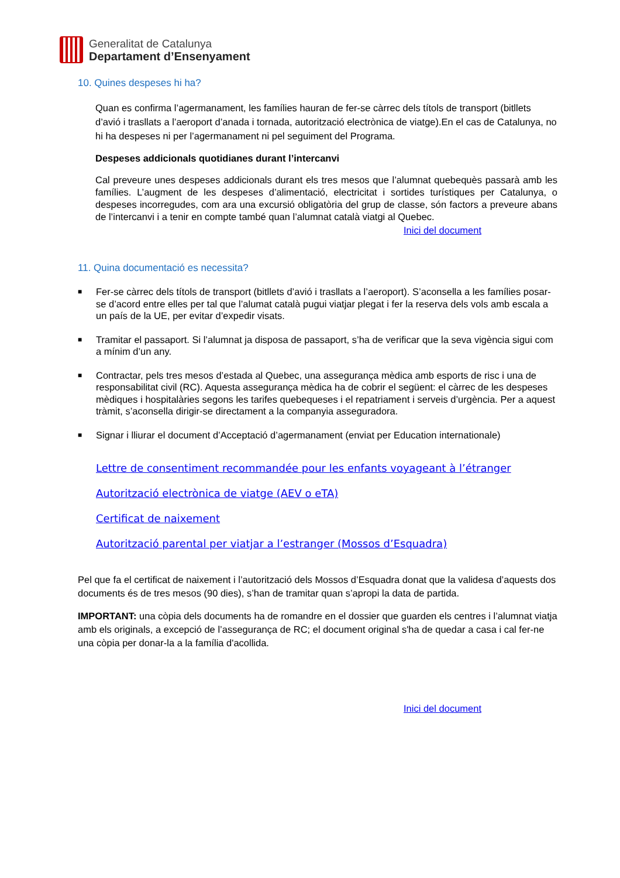Generalitat de Catalunya
Departament d’Ensenyament
10. Quines despeses hi ha?
Quan es confirma l’agermanament, les famílies hauran de fer-se càrrec dels títols de transport (bitllets d’avió i trasllats a l’aeroport d’anada i tornada, autorització electrònica de viatge).En el cas de Catalunya, no hi ha despeses ni per l’agermanament ni pel seguiment del Programa.
Despeses addicionals quotidianes durant l’intercanvi
Cal preveure unes despeses addicionals durant els tres mesos que l’alumnat quebequès passarà amb les famílies. L’augment de les despeses d’alimentació, electricitat i sortides turístiques per Catalunya, o despeses incorregudes, com ara una excursió obligatòria del grup de classe, són factors a preveure abans de l’intercanvi i a tenir en compte també quan l’alumnat català viatgi al Quebec.
Inici del document
11. Quina documentació es necessita?
■ Fer-se càrrec dels títols de transport (bitllets d’avió i trasllats a l’aeroport). S’aconsella a les famílies posar-se d’acord entre elles per tal que l’alumat català pugui viatjar plegat i fer la reserva dels vols amb escala a un país de la UE, per evitar d’expedir visats.
■ Tramitar el passaport. Si l’alumnat ja disposa de passaport, s’ha de verificar que la seva vigència sigui com a mínim d’un any.
■ Contractar, pels tres mesos d’estada al Quebec, una assegurança mèdica amb esports de risc i una de responsabilitat civil (RC). Aquesta assegurança mèdica ha de cobrir el següent: el càrrec de les despeses mèdiques i hospitalàries segons les tarifes quebequeses i el repatriament i serveis d’urgència. Per a aquest tràmit, s’aconsella dirigir-se directament a la companyia asseguradora.
■ Signar i lliurar el document d’Acceptació d’agermanament (enviat per Education internationale)
Lettre de consentiment recommandée pour les enfants voyageant à l’étranger
Autorització electrònica de viatge (AEV o eTA)
Certificat de naixement
Autorització parental per viatjar a l’estranger (Mossos d’Esquadra)
Pel que fa el certificat de naixement i l’autorització dels Mossos d’Esquadra donat que la validesa d’aquests dos documents és de tres mesos (90 dies), s’han de tramitar quan s’apropi la data de partida.
IMPORTANT: una còpia dels documents ha de romandre en el dossier que guarden els centres i l’alumnat viatja amb els originals, a excepció de l’assegurança de RC; el document original s'ha de quedar a casa i cal fer-ne una còpia per donar-la a la família d'acollida.
Inici del document